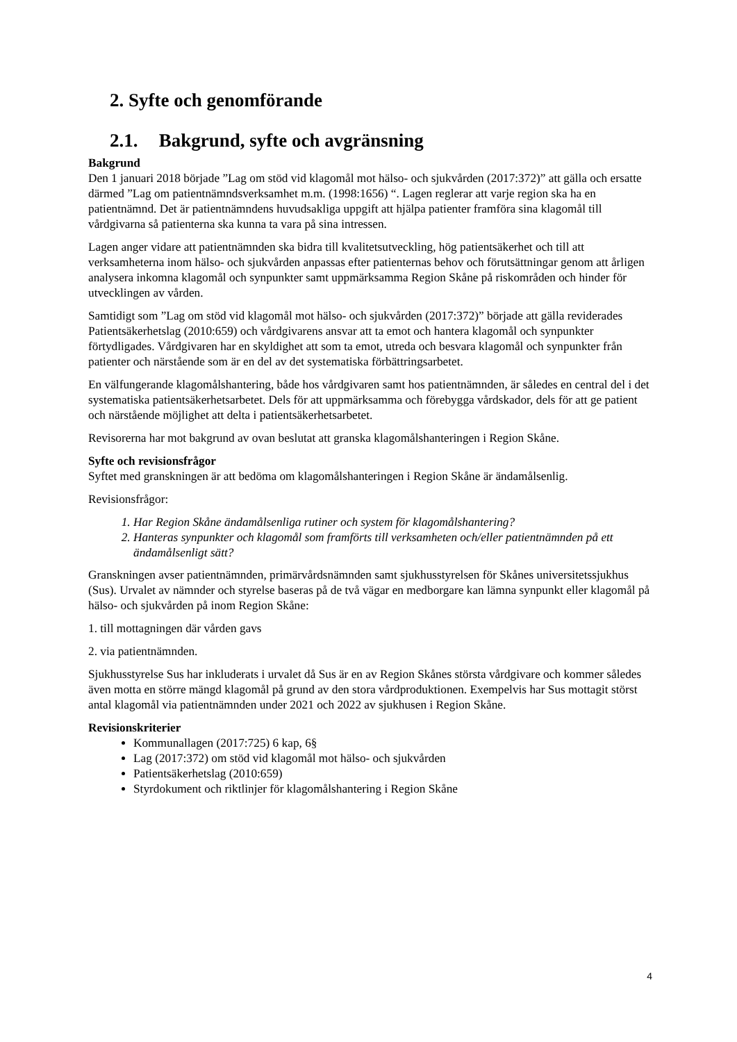2. Syfte och genomförande
2.1. Bakgrund, syfte och avgränsning
Bakgrund
Den 1 januari 2018 började ”Lag om stöd vid klagomål mot hälso- och sjukvården (2017:372)” att gälla och ersatte därmed ”Lag om patientnämndsverksamhet m.m. (1998:1656) “. Lagen reglerar att varje region ska ha en patientnämnd. Det är patientnämndens huvudsakliga uppgift att hjälpa patienter framföra sina klagomål till vårdgivarna så patienterna ska kunna ta vara på sina intressen.
Lagen anger vidare att patientnämnden ska bidra till kvalitetsutveckling, hög patientsäkerhet och till att verksamheterna inom hälso- och sjukvården anpassas efter patienternas behov och förutsättningar genom att årligen analysera inkomna klagomål och synpunkter samt uppmärksamma Region Skåne på riskområden och hinder för utvecklingen av vården.
Samtidigt som ”Lag om stöd vid klagomål mot hälso- och sjukvården (2017:372)” började att gälla reviderades Patientsäkerhetslag (2010:659) och vårdgivarens ansvar att ta emot och hantera klagomål och synpunkter förtydligades. Vårdgivaren har en skyldighet att som ta emot, utreda och besvara klagomål och synpunkter från patienter och närstående som är en del av det systematiska förbättringsarbetet.
En välfungerande klagomålshantering, både hos vårdgivaren samt hos patientnämnden, är således en central del i det systematiska patientsäkerhetsarbetet. Dels för att uppmärksamma och förebygga vårdskador, dels för att ge patient och närstående möjlighet att delta i patientsäkerhetsarbetet.
Revisorerna har mot bakgrund av ovan beslutat att granska klagomålshanteringen i Region Skåne.
Syfte och revisionsfrågor
Syftet med granskningen är att bedöma om klagomålshanteringen i Region Skåne är ändamålsenlig.
Revisionsfrågor:
1. Har Region Skåne ändamålsenliga rutiner och system för klagomålshantering?
2. Hanteras synpunkter och klagomål som framförts till verksamheten och/eller patientnämnden på ett ändamålsenligt sätt?
Granskningen avser patientnämnden, primärvårdsnämnden samt sjukhusstyrelsen för Skånes universitetssjukhus (Sus). Urvalet av nämnder och styrelse baseras på de två vägar en medborgare kan lämna synpunkt eller klagomål på hälso- och sjukvården på inom Region Skåne:
1. till mottagningen där vården gavs
2. via patientnämnden.
Sjukhusstyrelse Sus har inkluderats i urvalet då Sus är en av Region Skånes största vårdgivare och kommer således även motta en större mängd klagomål på grund av den stora vårdproduktionen. Exempelvis har Sus mottagit störst antal klagomål via patientnämnden under 2021 och 2022 av sjukhusen i Region Skåne.
Revisionskriterier
Kommunallagen (2017:725) 6 kap, 6§
Lag (2017:372) om stöd vid klagomål mot hälso- och sjukvården
Patientsäkerhetslag (2010:659)
Styrdokument och riktlinjer för klagomålshantering i Region Skåne
4